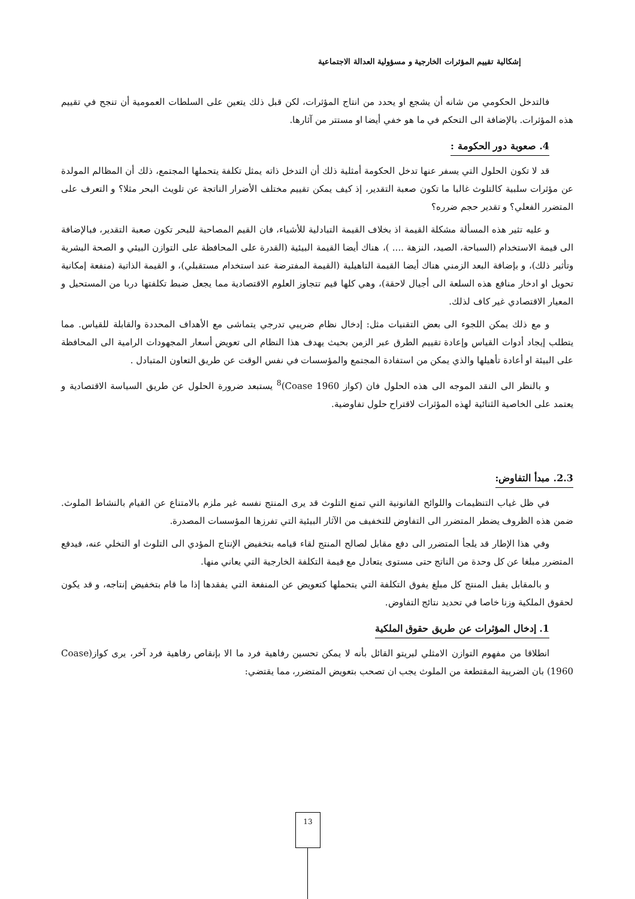إشكالية تقييم المؤثرات الخارجية و مسؤولية العدالة الاجتماعية
فالتدخل الحكومي من شانه أن يشجع او يحدد من انتاج المؤثرات، لكن قبل ذلك يتعين على السلطات العمومية أن تنجح في تقييم هذه المؤثرات. بالإضافة الى التحكم في ما هو خفي أيضا او مستتر من آثارها.
4. صعوبة دور الحكومة :
قد لا تكون الحلول التي يسفر عنها تدخل الحكومة أمثلية ذلك أن التدخل ذاته يمثل تكلفة يتحملها المجتمع، ذلك أن المظالم المولدة عن مؤثرات سلبية كالتلوث غالبا ما تكون صعبة التقدير، إذ كيف يمكن تقييم مختلف الأضرار الناتجة عن تلويث البحر مثلا؟ و التعرف على المتضرر الفعلي؟ و تقدير حجم ضرره؟
و عليه تثير هذه المسألة مشكلة القيمة اذ بخلاف القيمة التبادلية للأشياء، فان القيم المصاحبة للبحر تكون صعبة التقدير، فبالإضافة الى قيمة الاستخدام (السباحة، الصيد، النزهة .... )، هناك أيضا القيمة البيئية (القدرة على المحافظة على التوازن البيئي و الصحة البشرية وتأثير ذلك)، و بإضافة البعد الزمني هناك أيضا القيمة التاهيلية (القيمة المفترضة عند استخدام مستقبلي)، و القيمة الذاتية (منفعة إمكانية تحويل او ادخار منافع هذه السلعة الى أجيال لاحقة)، وهي كلها قيم تتجاوز العلوم الاقتصادية مما يجعل ضبط تكلفتها دربا من المستحيل و المعيار الاقتصادي غير كاف لذلك.
و مع ذلك يمكن اللجوء الى بعض التقنيات مثل: إدخال نظام ضريبي تدرجي يتماشى مع الأهداف المحددة والقابلة للقياس. مما يتطلب إيجاد أدوات القياس وإعادة تقييم الطرق عبر الزمن بحيث يهدف هذا النظام الى تعويض أسعار المجهودات الرامية الى المحافظة على البيئة او أعادة تأهيلها والذي يمكن من استفادة المجتمع والمؤسسات في نفس الوقت عن طريق التعاون المتبادل .
و بالنظر الى النقد الموجه الى هذه الحلول فان (كواز Coase 1960)<sup>8</sup> يستبعد ضرورة الحلول عن طريق السياسة الاقتصادية و يعتمد على الخاصية الثنائية لهذه المؤثرات لاقتراح حلول تفاوضية.
2.3. مبدأ التفاوض:
في ظل غياب التنظيمات واللوائح القانونية التي تمنع التلوث قد يرى المنتج نفسه غير ملزم بالامتناع عن القيام بالنشاط الملوث. ضمن هذه الظروف يضطر المتضرر الى التفاوض للتخفيف من الآثار البيئية التي تفرزها المؤسسات المصدرة.
وفي هذا الإطار قد يلجأ المتضرر الى دفع مقابل لصالح المنتج لقاء قيامه بتخفيض الإنتاج المؤدي الى التلوث او التخلي عنه، فيدفع المتضرر مبلغا عن كل وحدة من الناتج حتى مستوى يتعادل مع قيمة التكلفة الخارجية التي يعاني منها.
و بالمقابل يقبل المنتج كل مبلغ يفوق التكلفة التي يتحملها كتعويض عن المنفعة التي يفقدها إذا ما قام بتخفيض إنتاجه، و قد يكون لحقوق الملكية وزنا خاصا في تحديد نتائج التفاوض.
1. إدخال المؤثرات عن طريق حقوق الملكية
انطلاقا من مفهوم التوازن الامثلي لبريتو القائل بأنه لا يمكن تحسين رفاهية فرد ما الا بإنقاص رفاهية فرد آخر، يرى كواز(Coase 1960) بان الضريبة المقتطعة من الملوث يجب ان تصحب بتعويض المتضرر، مما يقتضي:
13